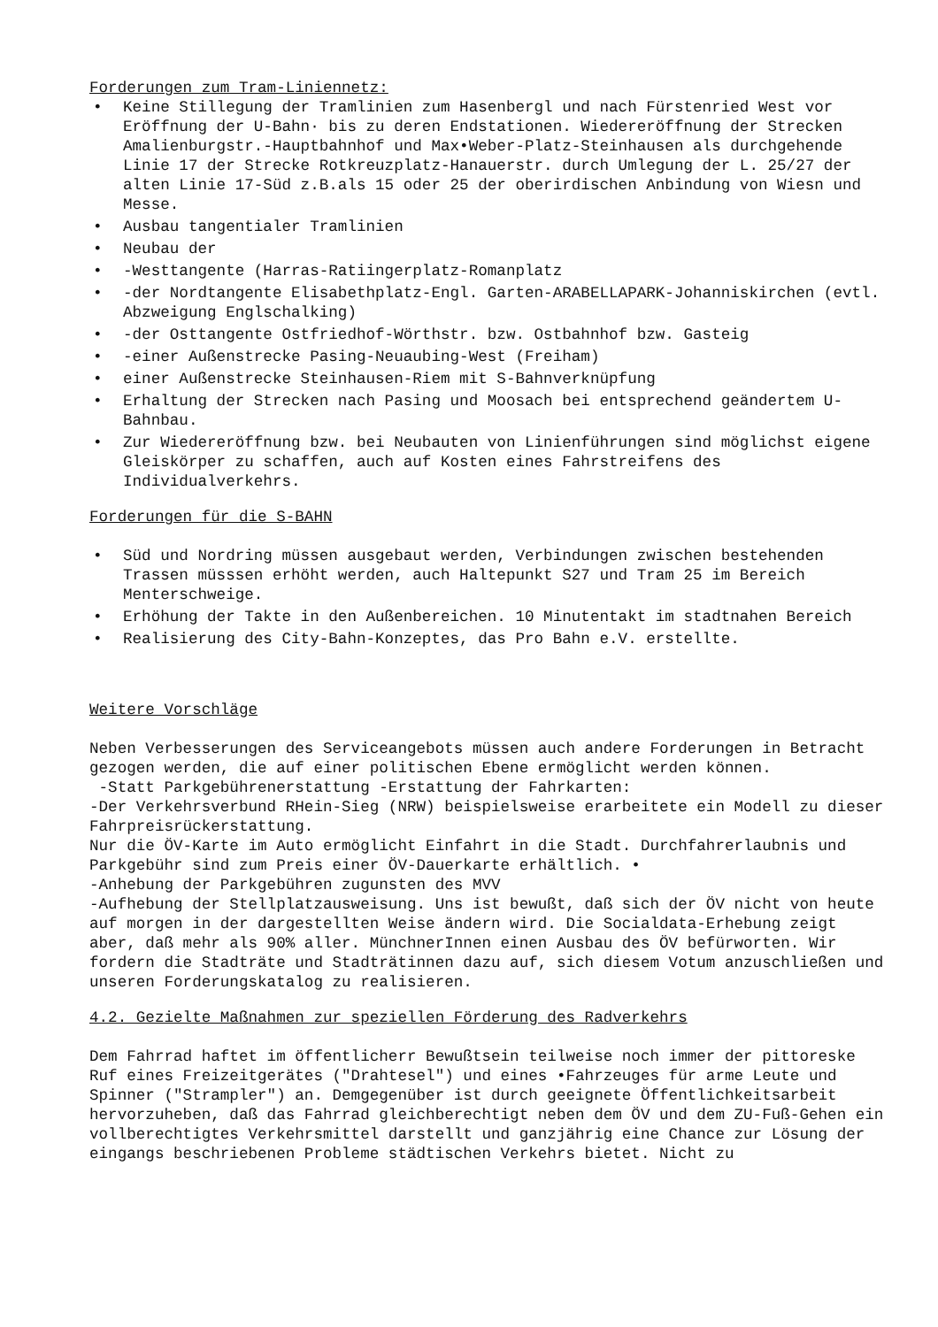Forderungen zum Tram-Liniennetz:
• Keine Stillegung der Tramlinien zum Hasenbergl und nach Fürstenried West vor Eröffnung der U-Bahn· bis zu deren Endstationen. Wiedereröffnung der Strecken Amalienburgstr.-Hauptbahnhof und Max•Weber-Platz-Steinhausen als durchgehende Linie 17 der Strecke Rotkreuzplatz-Hanauerstr. durch Umlegung der L. 25/27 der alten Linie 17-Süd z.B.als 15 oder 25 der oberirdischen Anbindung von Wiesn und Messe.
• Ausbau tangentialer Tramlinien
• Neubau der
• -Westtangente (Harras-Ratiingerplatz-Romanplatz
• -der Nordtangente Elisabethplatz-Engl. Garten-ARABELLAPARK-Johanniskirchen (evtl. Abzweigung Englschalking)
• -der Osttangente Ostfriedhof-Wörthstr. bzw. Ostbahnhof bzw. Gasteig
• -einer Außenstrecke Pasing-Neuaubing-West (Freiham)
• einer Außenstrecke Steinhausen-Riem mit S-Bahnverknüpfung
• Erhaltung der Strecken nach Pasing und Moosach bei entsprechend geändertem U-Bahnbau.
• Zur Wiedereröffnung bzw. bei Neubauten von Linienführungen sind möglichst eigene Gleiskörper zu schaffen, auch auf Kosten eines Fahrstreifens des Individualverkehrs.
Forderungen für die S-BAHN
• Süd und Nordring müssen ausgebaut werden, Verbindungen zwischen bestehenden Trassen müsssen erhöht werden, auch Haltepunkt S27 und Tram 25 im Bereich Menterschweige.
• Erhöhung der Takte in den Außenbereichen. 10 Minutentakt im stadtnahen Bereich
• Realisierung des City-Bahn-Konzeptes, das Pro Bahn e.V. erstellte.
Weitere Vorschläge
Neben Verbesserungen des Serviceangebots müssen auch andere Forderungen in Betracht gezogen werden, die auf einer politischen Ebene ermöglicht werden können.
-Statt Parkgebührenerstattung -Erstattung der Fahrkarten:
-Der Verkehrsverbund RHein-Sieg (NRW) beispielsweise erarbeitete ein Modell zu dieser Fahrpreisrückerstattung.
Nur die ÖV-Karte im Auto ermöglicht Einfahrt in die Stadt. Durchfahrerlaubnis und Parkgebühr sind zum Preis einer ÖV-Dauerkarte erhältlich. •
-Anhebung der Parkgebühren zugunsten des MVV
-Aufhebung der Stellplatzausweisung. Uns ist bewußt, daß sich der ÖV nicht von heute auf morgen in der dargestellten Weise ändern wird. Die Socialdata-Erhebung zeigt aber, daß mehr als 90% aller. MünchnerInnen einen Ausbau des ÖV befürworten. Wir fordern die Stadträte und Stadträtinnen dazu auf, sich diesem Votum anzuschließen und unseren Forderungskatalog zu realisieren.
4.2. Gezielte Maßnahmen zur speziellen Förderung des Radverkehrs
Dem Fahrrad haftet im öffentlicherr Bewußtsein teilweise noch immer der pittoreske Ruf eines Freizeitgerätes ("Drahtesel") und eines •Fahrzeuges für arme Leute und Spinner ("Strampler") an. Demgegenüber ist durch geeignete Öffentlichkeitsarbeit hervorzuheben, daß das Fahrrad gleichberechtigt neben dem ÖV und dem ZU-Fuß-Gehen ein vollberechtigtes Verkehrsmittel darstellt und ganzjährig eine Chance zur Lösung der eingangs beschriebenen Probleme städtischen Verkehrs bietet. Nicht zu